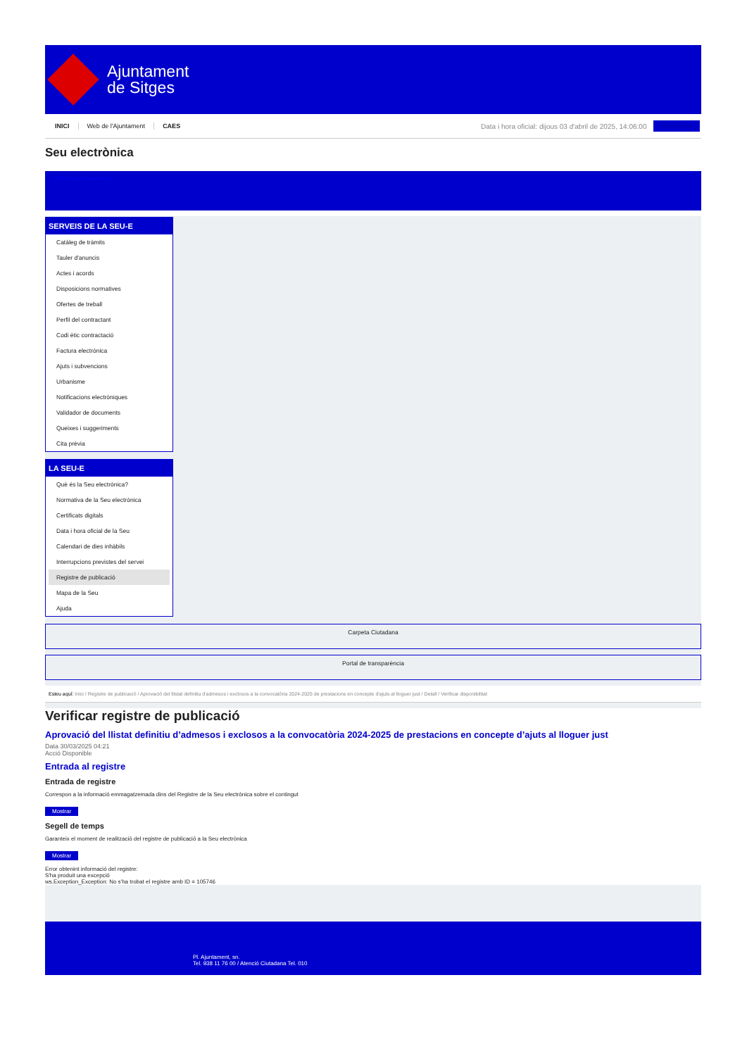Ajuntament
de Sitges
INICI Web de l'Ajuntament CAES
Data i hora oficial: dijous 03 d'abril de 2025, 14:06:00
Strodometre
Seu electrònica
Obtenir còpia autèntica
SERVEIS DE LA SEU-E
Catàleg de tràmits
Tauler d'anuncis
Actes i acords
Disposicions normatives
Ofertes de treball
Perfil del contractant
Codi ètic contractació
Factura electrònica
Ajuts i subvencions
Urbanisme
Notificacions electròniques
Validador de documents
Queixes i suggeriments
Cita prèvia
LA SEU-E
Què és la Seu electrònica?
Normativa de la Seu electrònica
Certificats digitals
Data i hora oficial de la Seu
Calendari de dies inhàbils
Interrupcions previstes del servei
Registre de publicació
Mapa de la Seu
Ajuda
Carpeta Ciutadana
Portal de transparència
Esteu aquí: Inici / Registre de publicació / Aprovació del llistat definitiu d'admesos i exclosos a la convocatòria 2024-2025 de prestacions en concepte d'ajuts al lloguer just / Detall / Verificar disponibilitat
Verificar registre de publicació
Aprovació del llistat definitiu d’admesos i exclosos a la convocatòria 2024-2025 de prestacions en concepte d’ajuts al lloguer just
Data 30/03/2025 04:21
Acció Disponible
Entrada al registre
Entrada de registre
Correspon a la informació emmagatzemada dins del Registre de la Seu electrònica sobre el contingut
Mostrar
Segell de temps
Garanteix el moment de realització del registre de publicació a la Seu electrònica
Mostrar
Error obtenint informació del registre:
S'ha produit una excepció
ws.Exception_Exception: No s'ha trobat el registre amb ID = 105746
Pl. Ajuntament, sn.
Tel. 938 11 76 00 / Atenció Ciutadana Tel. 010